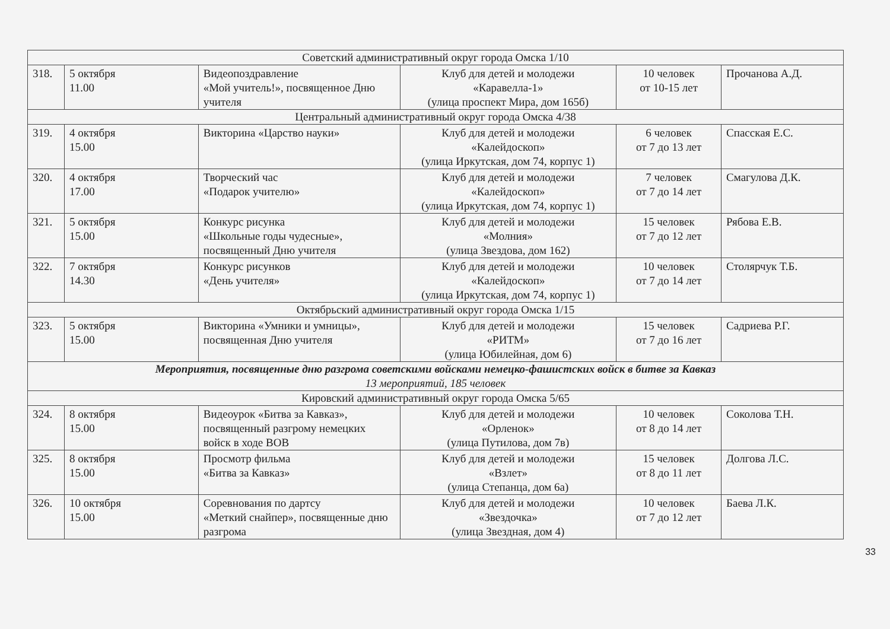| Советский административный округ города Омска 1/10 | | | | | |
| 318. | 5 октября 11.00 | Видеопоздравление «Мой учитель!», посвященное Дню учителя | Клуб для детей и молодежи «Каравелла-1» (улица проспект Мира, дом 165б) | 10 человек от 10-15 лет | Прочанова А.Д. |
| Центральный административный округ города Омска 4/38 | | | | | |
| 319. | 4 октября 15.00 | Викторина «Царство науки» | Клуб для детей и молодежи «Калейдоскоп» (улица Иркутская, дом 74, корпус 1) | 6 человек от 7 до 13 лет | Спасская Е.С. |
| 320. | 4 октября 17.00 | Творческий час «Подарок учителю» | Клуб для детей и молодежи «Калейдоскоп» (улица Иркутская, дом 74, корпус 1) | 7 человек от 7 до 14 лет | Смагулова Д.К. |
| 321. | 5 октября 15.00 | Конкурс рисунка «Школьные годы чудесные», посвященный Дню учителя | Клуб для детей и молодежи «Молния» (улица Звездова, дом 162) | 15 человек от 7 до 12 лет | Рябова Е.В. |
| 322. | 7 октября 14.30 | Конкурс рисунков «День учителя» | Клуб для детей и молодежи «Калейдоскоп» (улица Иркутская, дом 74, корпус 1) | 10 человек от 7 до 14 лет | Столярчук Т.Б. |
| Октябрьский административный округ города Омска 1/15 | | | | | |
| 323. | 5 октября 15.00 | Викторина «Умники и умницы», посвященная Дню учителя | Клуб для детей и молодежи «РИТМ» (улица Юбилейная, дом 6) | 15 человек от 7 до 16 лет | Садриева Р.Г. |
| Мероприятия, посвященные дню разгрома советскими войсками немецко-фашистских войск в битве за Кавказ 13 мероприятий, 185 человек | | | | | |
| Кировский административный округ города Омска 5/65 | | | | | |
| 324. | 8 октября 15.00 | Видеоурок «Битва за Кавказ», посвященный разгрому немецких войск в ходе ВОВ | Клуб для детей и молодежи «Орленок» (улица Путилова, дом 7в) | 10 человек от 8 до 14 лет | Соколова Т.Н. |
| 325. | 8 октября 15.00 | Просмотр фильма «Битва за Кавказ» | Клуб для детей и молодежи «Взлет» (улица Степанца, дом 6а) | 15 человек от 8 до 11 лет | Долгова Л.С. |
| 326. | 10 октября 15.00 | Соревнования по дартсу «Меткий снайпер», посвященные дню разгрома | Клуб для детей и молодежи «Звездочка» (улица Звездная, дом 4) | 10 человек от 7 до 12 лет | Баева Л.К. |
33